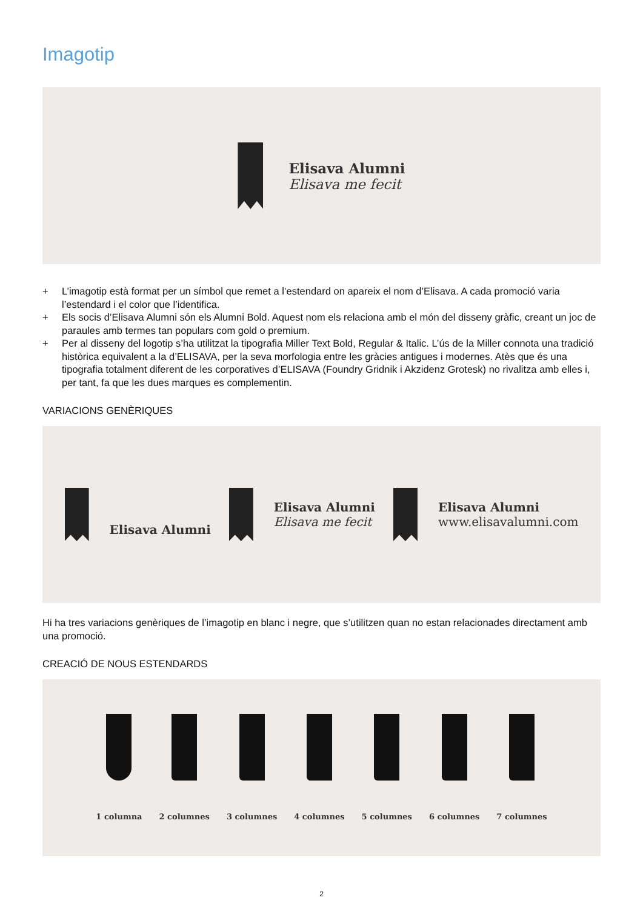Imagotip
Elisava Alumni
Elisava me fecit
+ L’imagotip està format per un símbol que remet a l’estendard on apareix el nom d’Elisava. A cada promoció varia l’estendard i el color que l’identifica.
+ Els socis d’Elisava Alumni són els Alumni Bold. Aquest nom els relaciona amb el món del disseny gràfic, creant un joc de paraules amb termes tan populars com gold o premium.
+ Per al disseny del logotip s’ha utilitzat la tipografia Miller Text Bold, Regular & Italic. L’ús de la Miller connota una tradició històrica equivalent a la d’ELISAVA, per la seva morfologia entre les gràcies antigues i modernes. Atès que és una tipografia totalment diferent de les corporatives d’ELISAVA (Foundry Gridnik i Akzidenz Grotesk) no rivalitza amb elles i, per tant, fa que les dues marques es complementin.
VARIACIONS GENÈRIQUES
Elisava Alumni
Elisava Alumni
Elisava me fecit
Elisava Alumni
www.elisavalumni.com
Hi ha tres variacions genèriques de l’imagotip en blanc i negre, que s’utilitzen quan no estan relacionades directament amb una promoció.
CREACIÓ DE NOUS ESTENDARDS
1 columna 2 columnes 3 columnes 4 columnes 5 columnes 6 columnes 7 columnes
2